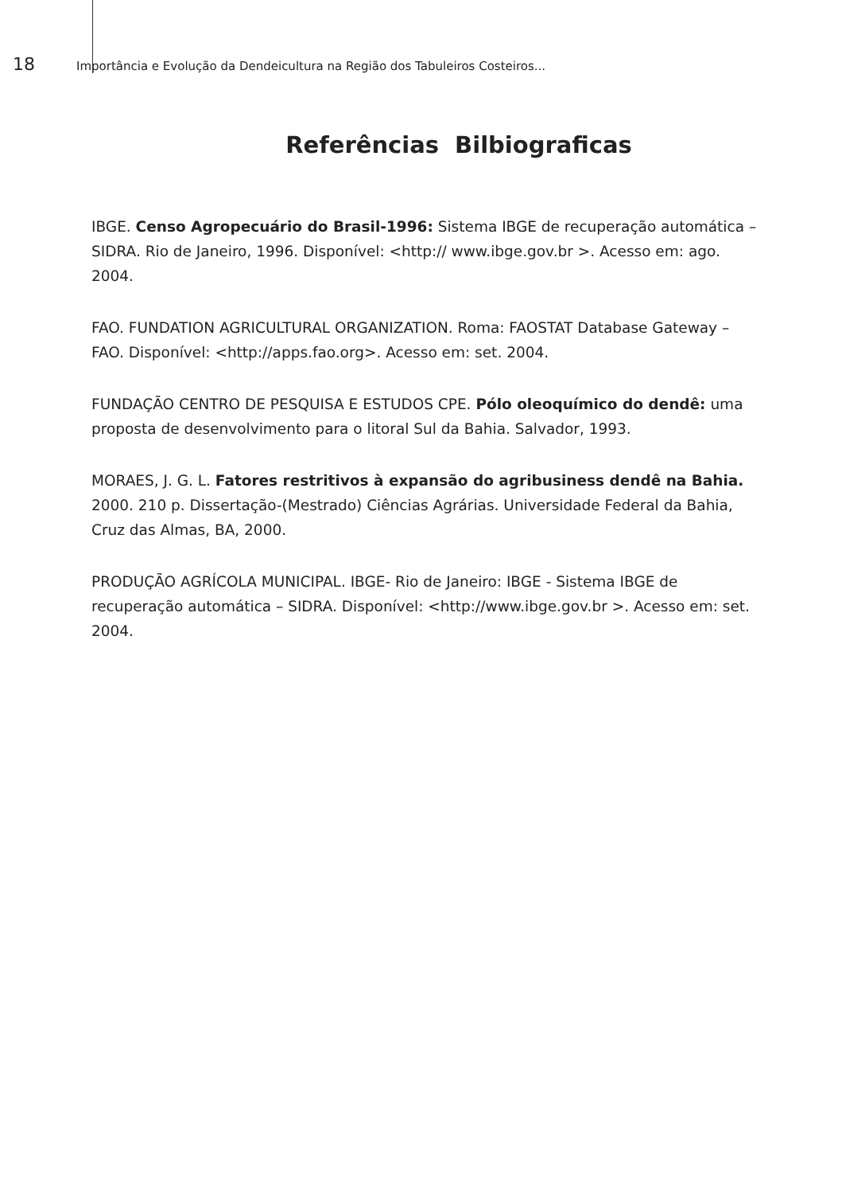18 Importância e Evolução da Dendeicultura na Região dos Tabuleiros Costeiros...
Referências Bilbiograficas
IBGE. Censo Agropecuário do Brasil-1996: Sistema IBGE de recuperação automática – SIDRA. Rio de Janeiro, 1996. Disponível: <http:// www.ibge.gov.br >. Acesso em: ago. 2004.
FAO. FUNDATION AGRICULTURAL ORGANIZATION. Roma: FAOSTAT Database Gateway – FAO. Disponível: <http://apps.fao.org>. Acesso em: set. 2004.
FUNDAÇÃO CENTRO DE PESQUISA E ESTUDOS CPE. Pólo oleoquímico do dendê: uma proposta de desenvolvimento para o litoral Sul da Bahia. Salvador, 1993.
MORAES, J. G. L. Fatores restritivos à expansão do agribusiness dendê na Bahia. 2000. 210 p. Dissertação-(Mestrado) Ciências Agrárias. Universidade Federal da Bahia, Cruz das Almas, BA, 2000.
PRODUÇÃO AGRÍCOLA MUNICIPAL. IBGE- Rio de Janeiro: IBGE - Sistema IBGE de recuperação automática – SIDRA. Disponível: <http://www.ibge.gov.br >. Acesso em: set. 2004.